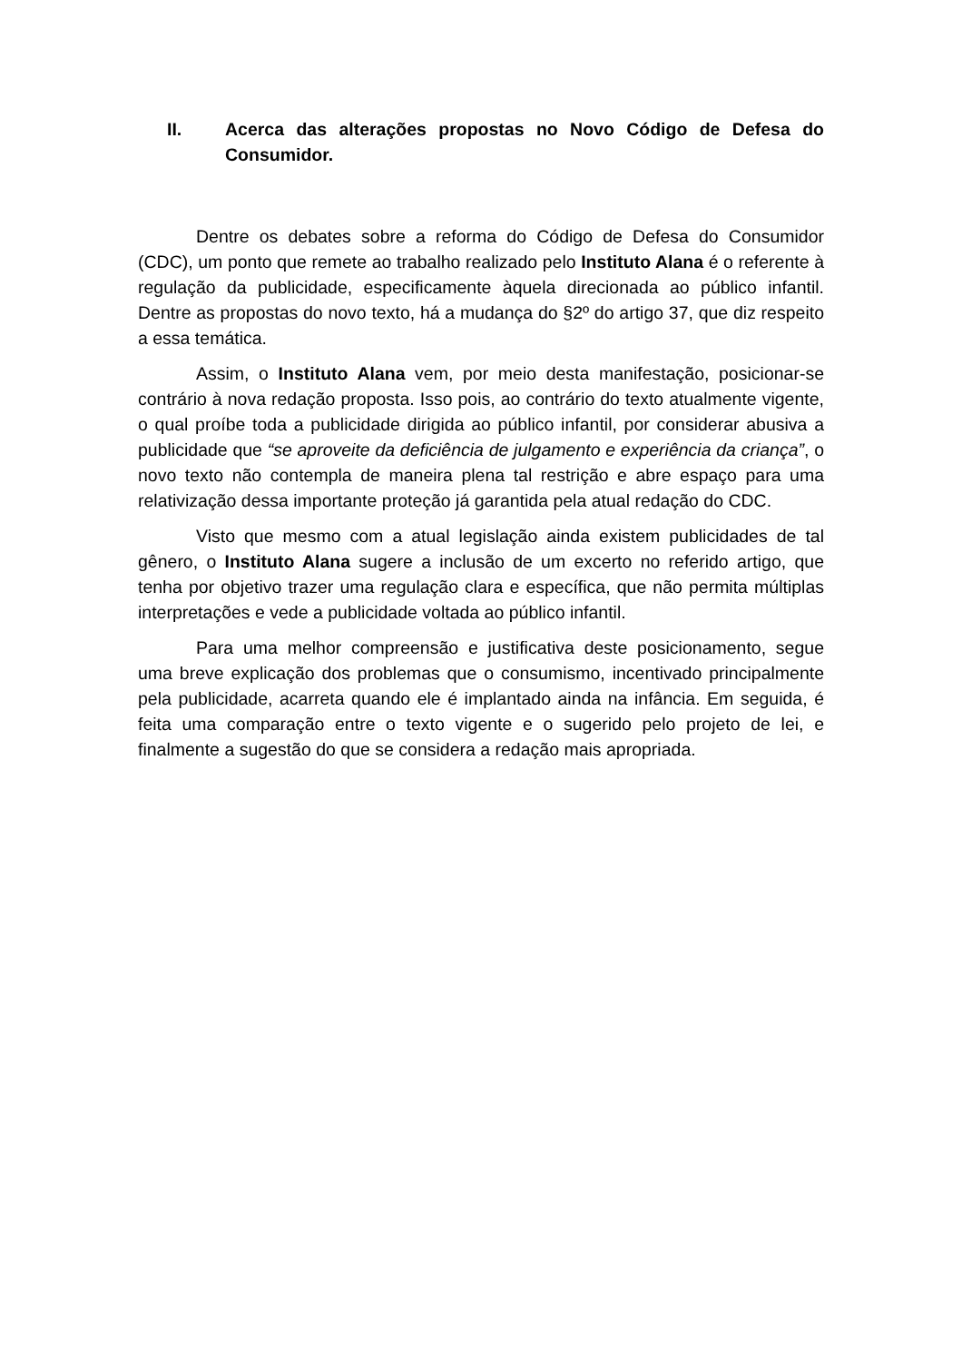II. Acerca das alterações propostas no Novo Código de Defesa do Consumidor.
Dentre os debates sobre a reforma do Código de Defesa do Consumidor (CDC), um ponto que remete ao trabalho realizado pelo Instituto Alana é o referente à regulação da publicidade, especificamente àquela direcionada ao público infantil. Dentre as propostas do novo texto, há a mudança do §2º do artigo 37, que diz respeito a essa temática.
Assim, o Instituto Alana vem, por meio desta manifestação, posicionar-se contrário à nova redação proposta. Isso pois, ao contrário do texto atualmente vigente, o qual proíbe toda a publicidade dirigida ao público infantil, por considerar abusiva a publicidade que “se aproveite da deficiência de julgamento e experiência da criança”, o novo texto não contempla de maneira plena tal restrição e abre espaço para uma relativização dessa importante proteção já garantida pela atual redação do CDC.
Visto que mesmo com a atual legislação ainda existem publicidades de tal gênero, o Instituto Alana sugere a inclusão de um excerto no referido artigo, que tenha por objetivo trazer uma regulação clara e específica, que não permita múltiplas interpretações e vede a publicidade voltada ao público infantil.
Para uma melhor compreensão e justificativa deste posicionamento, segue uma breve explicação dos problemas que o consumismo, incentivado principalmente pela publicidade, acarreta quando ele é implantado ainda na infância. Em seguida, é feita uma comparação entre o texto vigente e o sugerido pelo projeto de lei, e finalmente a sugestão do que se considera a redação mais apropriada.